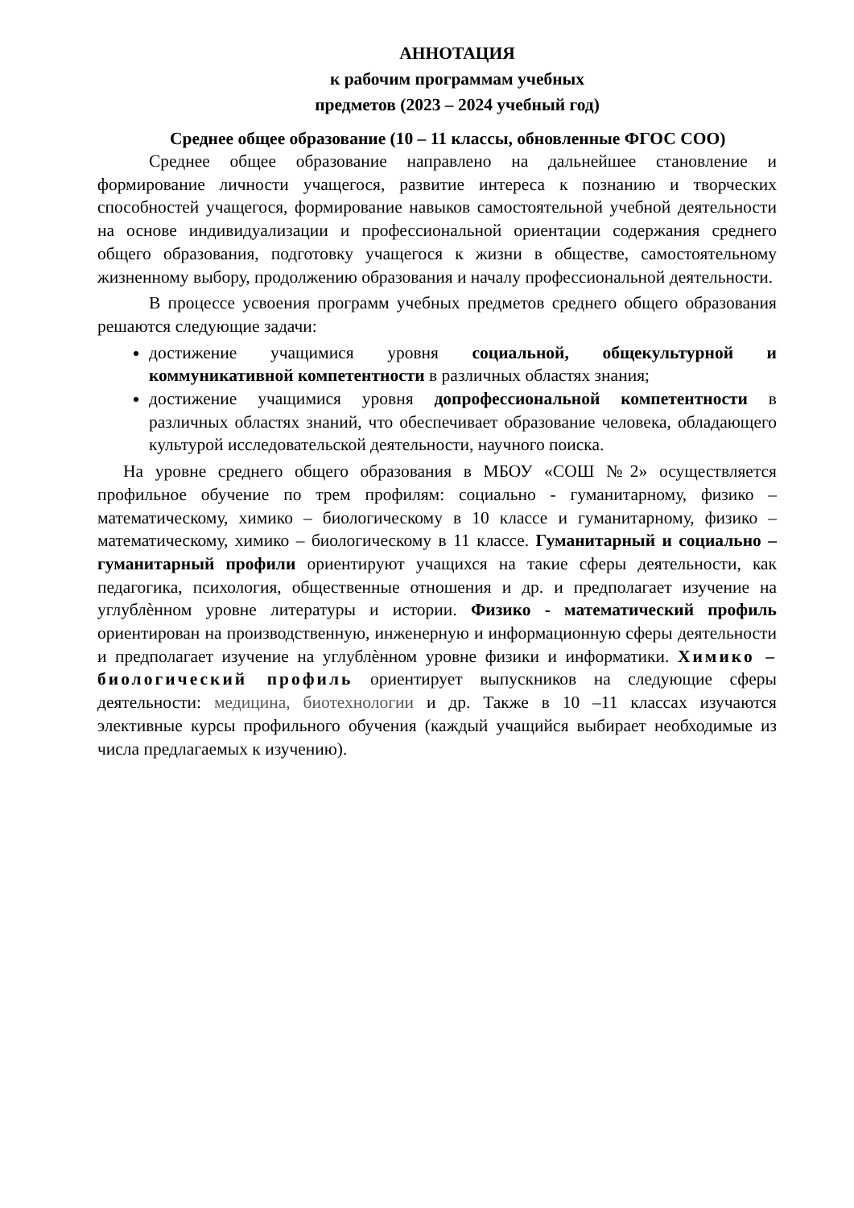АННОТАЦИЯ
к рабочим программам учебных
предметов (2023 – 2024 учебный год)
Среднее общее образование (10 – 11 классы, обновленные ФГОС СОО)
Среднее общее образование направлено на дальнейшее становление и формирование личности учащегося, развитие интереса к познанию и творческих способностей учащегося, формирование навыков самостоятельной учебной деятельности на основе индивидуализации и профессиональной ориентации содержания среднего общего образования, подготовку учащегося к жизни в обществе, самостоятельному жизненному выбору, продолжению образования и началу профессиональной деятельности.
В процессе усвоения программ учебных предметов среднего общего образования решаются следующие задачи:
достижение учащимися уровня социальной, общекультурной и коммуникативной компетентности в различных областях знания;
достижение учащимися уровня допрофессиональной компетентности в различных областях знаний, что обеспечивает образование человека, обладающего культурой исследовательской деятельности, научного поиска.
На уровне среднего общего образования в МБОУ «СОШ №2» осуществляется профильное обучение по трем профилям: социально - гуманитарному, физико – математическому, химико – биологическому в 10 классе и гуманитарному, физико – математическому, химико – биологическому в 11 классе. Гуманитарный и социально – гуманитарный профили ориентируют учащихся на такие сферы деятельности, как педагогика, психология, общественные отношения и др. и предполагает изучение на углублѐнном уровне литературы и истории. Физико - математический профиль ориентирован на производственную, инженерную и информационную сферы деятельности и предполагает изучение на углублѐнном уровне физики и информатики. Химико – биологический профиль ориентирует выпускников на следующие сферы деятельности: медицина, биотехнологии и др. Также в 10 –11 классах изучаются элективные курсы профильного обучения (каждый учащийся выбирает необходимые из числа предлагаемых к изучению).